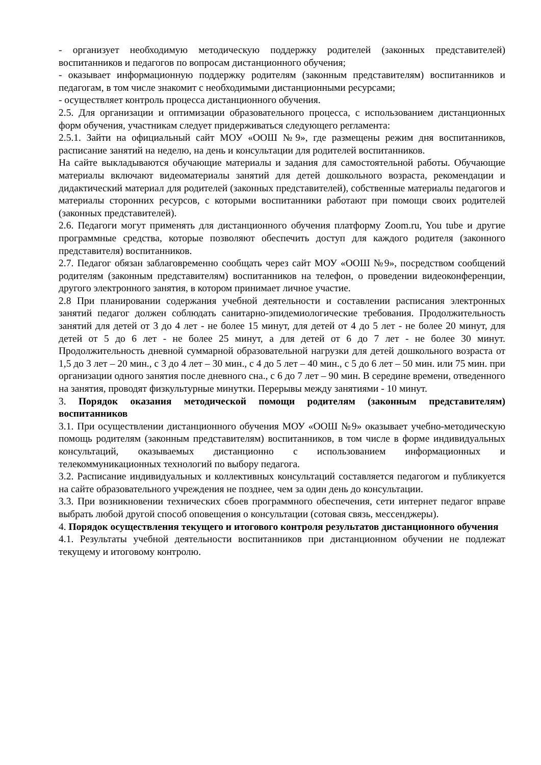- организует необходимую методическую поддержку родителей (законных представителей) воспитанников и педагогов по вопросам дистанционного обучения;
- оказывает информационную поддержку родителям (законным представителям) воспитанников и педагогам, в том числе знакомит с необходимыми дистанционными ресурсами;
- осуществляет контроль процесса дистанционного обучения.
2.5. Для организации и оптимизации образовательного процесса, с использованием дистанционных форм обучения, участникам следует придерживаться следующего регламента:
2.5.1. Зайти на официальный сайт МОУ «ООШ №9», где размещены режим дня воспитанников, расписание занятий на неделю, на день и консультации для родителей воспитанников.
На сайте выкладываются обучающие материалы и задания для самостоятельной работы. Обучающие материалы включают видеоматериалы занятий для детей дошкольного возраста, рекомендации и дидактический материал для родителей (законных представителей), собственные материалы педагогов и материалы сторонних ресурсов, с которыми воспитанники работают при помощи своих родителей (законных представителей).
2.6. Педагоги могут применять для дистанционного обучения платформу Zoom.ru, You tube и другие программные средства, которые позволяют обеспечить доступ для каждого родителя (законного представителя) воспитанников.
2.7. Педагог обязан заблаговременно сообщать через сайт МОУ «ООШ №9», посредством сообщений родителям (законным представителям) воспитанников на телефон, о проведении видеоконференции, другого электронного занятия, в котором принимает личное участие.
2.8 При планировании содержания учебной деятельности и составлении расписания электронных занятий педагог должен соблюдать санитарно-эпидемиологические требования. Продолжительность занятий для детей от 3 до 4 лет - не более 15 минут, для детей от 4 до 5 лет - не более 20 минут, для детей от 5 до 6 лет - не более 25 минут, а для детей от 6 до 7 лет - не более 30 минут. Продолжительность дневной суммарной образовательной нагрузки для детей дошкольного возраста от 1,5 до 3 лет – 20 мин., с 3 до 4 лет – 30 мин., с 4 до 5 лет – 40 мин., с 5 до 6 лет – 50 мин. или 75 мин. при организации одного занятия после дневного сна., с 6 до 7 лет – 90 мин. В середине времени, отведенного на занятия, проводят физкультурные минутки. Перерывы между занятиями - 10 минут.
3. Порядок оказания методической помощи родителям (законным представителям) воспитанников
3.1. При осуществлении дистанционного обучения МОУ «ООШ №9» оказывает учебно-методическую помощь родителям (законным представителям) воспитанников, в том числе в форме индивидуальных консультаций, оказываемых дистанционно с использованием информационных и телекоммуникационных технологий по выбору педагога.
3.2. Расписание индивидуальных и коллективных консультаций составляется педагогом и публикуется на сайте образовательного учреждения не позднее, чем за один день до консультации.
3.3. При возникновении технических сбоев программного обеспечения, сети интернет педагог вправе выбрать любой другой способ оповещения о консультации (сотовая связь, мессенджеры).
4. Порядок осуществления текущего и итогового контроля результатов дистанционного обучения
4.1. Результаты учебной деятельности воспитанников при дистанционном обучении не подлежат текущему и итоговому контролю.